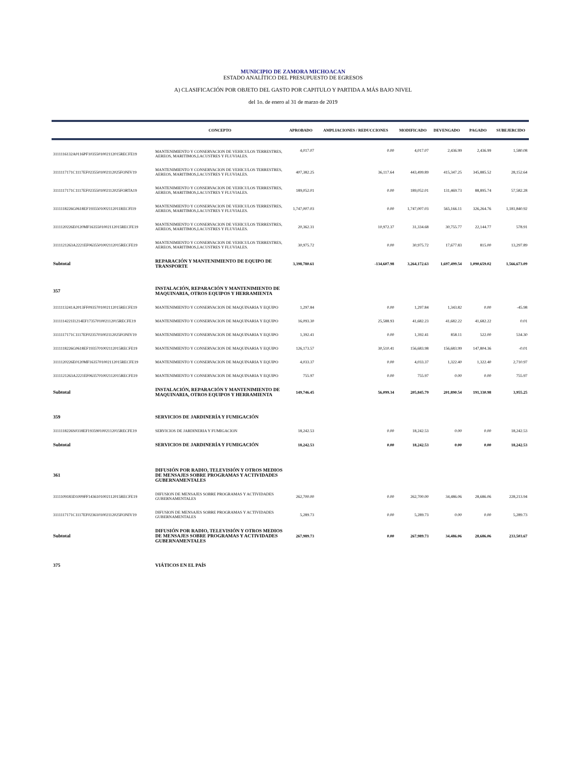MUNICIPIO DE ZAMORA MICHOACAN
ESTADO ANALÍTICO DEL PRESUPUESTO DE EGRESOS
A) CLASIFICACIÓN POR OBJETO DEL GASTO POR CAPITULO Y PARTIDA A MÁS BAJO NIVEL
del 1o. de enero al 31 de marzo de 2019
| | CONCEPTO | APROBADO | AMPLIACIONES / REDUCCIONES | MODIFICADO | DEVENGADO | PAGADO | SUBEJERCIDO |
| --- | --- | --- | --- | --- | --- | --- | --- |
| 3111116132A0116PF1035501002112015RECFE19 | MANTENIMIENTO Y CONSERVACION DE VEHICULOS TERRESTRES, AEREOS, MARITIMOS,LACUSTRES Y FLUVIALES. | 4,017.07 | 0.00 | 4,017.07 | 2,436.99 | 2,436.99 | 1,580.08 |
| 3111117171C1117EF0235501002112025FONIV19 | MANTENIMIENTO Y CONSERVACION DE VEHICULOS TERRESTRES, AEREOS, MARITIMOS,LACUSTRES Y FLUVIALES. | 407,382.25 | 36,117.64 | 443,499.89 | 415,347.25 | 345,885.52 | 28,152.64 |
| 3111117171C1117EF0235501002112025FORTA19 | MANTENIMIENTO Y CONSERVACION DE VEHICULOS TERRESTRES, AEREOS, MARITIMOS,LACUSTRES Y FLUVIALES. | 189,052.01 | 0.00 | 189,052.01 | 131,469.73 | 88,895.74 | 57,582.28 |
| 3111118226G0618EF1935501002112011RECFI19 | MANTENIMIENTO Y CONSERVACION DE VEHICULOS TERRESTRES, AEREOS, MARITIMOS,LACUSTRES Y FLUVIALES. | 1,747,007.03 | 0.00 | 1,747,007.03 | 565,166.11 | 326,264.76 | 1,181,840.92 |
| 3111120226E0120MF1635501002112015RECFE19 | MANTENIMIENTO Y CONSERVACION DE VEHICULOS TERRESTRES, AEREOS, MARITIMOS,LACUSTRES Y FLUVIALES. | 20,362.31 | 10,972.37 | 31,334.68 | 30,755.77 | 22,144.77 | 578.91 |
| 3111121263A2221EF0635501002112015RECFE19 | MANTENIMIENTO Y CONSERVACION DE VEHICULOS TERRESTRES, AEREOS, MARITIMOS,LACUSTRES Y FLUVIALES. | 30,975.72 | 0.00 | 30,975.72 | 17,677.83 | 815.00 | 13,297.89 |
| Subtotal | REPARACIÓN Y MANTENIMIENTO DE EQUIPO DE TRANSPORTE | 3,398,780.61 | -134,607.98 | 3,264,172.63 | 1,697,499.54 | 1,090,659.02 | 1,566,673.09 |
| 357 | INSTALACIÓN, REPARACIÓN Y MANTENIMIENTO DE MAQUINARIA, OTROS EQUIPOS Y HERRAMIENTA | | | | | | |
| 3111113241A2013FF0935701002112015RECFE19 | MANTENIMIENTO Y CONSERVACION DE MAQUINARIA Y EQUIPO | 1,297.84 | 0.00 | 1,297.84 | 1,343.82 | 0.00 | -45.98 |
| 3111114221I1214EF1735701002112015RECFE19 | MANTENIMIENTO Y CONSERVACION DE MAQUINARIA Y EQUIPO | 16,093.30 | 25,588.93 | 41,682.23 | 41,682.22 | 41,682.22 | 0.01 |
| 3111117171C1117EF0235701002112025FONIV19 | MANTENIMIENTO Y CONSERVACION DE MAQUINARIA Y EQUIPO | 1,392.41 | 0.00 | 1,392.41 | 858.11 | 522.00 | 534.30 |
| 3111118226G0618EF1935701002112015RECFE19 | MANTENIMIENTO Y CONSERVACION DE MAQUINARIA Y EQUIPO | 126,173.57 | 30,510.41 | 156,683.98 | 156,683.99 | 147,804.36 | -0.01 |
| 3111120226E0120MF1635701002112015RECFE19 | MANTENIMIENTO Y CONSERVACION DE MAQUINARIA Y EQUIPO | 4,033.37 | 0.00 | 4,033.37 | 1,322.40 | 1,322.40 | 2,710.97 |
| 3111121263A2221EF0635701002112015RECFE19 | MANTENIMIENTO Y CONSERVACION DE MAQUINARIA Y EQUIPO | 755.97 | 0.00 | 755.97 | 0.00 | 0.00 | 755.97 |
| Subtotal | INSTALACIÓN, REPARACIÓN Y MANTENIMIENTO DE MAQUINARIA, OTROS EQUIPOS Y HERRAMIENTA | 149,746.45 | 56,099.34 | 205,845.79 | 201,890.54 | 191,330.98 | 3,955.25 |
| 359 | SERVICIOS DE JARDINERÍA Y FUMIGACIÓN | | | | | | |
| 3111118226S0318EF1935901002112015RECFE19 | SERVICIOS DE JARDINERIA Y FUMIGACION | 18,242.53 | 0.00 | 18,242.53 | 0.00 | 0.00 | 18,242.53 |
| Subtotal | SERVICIOS DE JARDINERÍA Y FUMIGACIÓN | 18,242.53 | 0.00 | 18,242.53 | 0.00 | 0.00 | 18,242.53 |
| 361 | DIFUSIÓN POR RADIO, TELEVISIÓN Y OTROS MEDIOS DE MENSAJES SOBRE PROGRAMAS Y ACTIVIDADES GUBERNAMENTALES | | | | | | |
| 3111109183D1009FF1436101002112015RECFE19 | DIFUSION DE MENSAJES SOBRE PROGRAMAS Y ACTIVIDADES GUBERNAMENTALES | 262,700.00 | 0.00 | 262,700.00 | 34,486.06 | 28,686.06 | 228,213.94 |
| 3111117171C1117EF0236101002112025FONIV19 | DIFUSION DE MENSAJES SOBRE PROGRAMAS Y ACTIVIDADES GUBERNAMENTALES | 5,289.73 | 0.00 | 5,289.73 | 0.00 | 0.00 | 5,289.73 |
| Subtotal | DIFUSIÓN POR RADIO, TELEVISIÓN Y OTROS MEDIOS DE MENSAJES SOBRE PROGRAMAS Y ACTIVIDADES GUBERNAMENTALES | 267,989.73 | 0.00 | 267,989.73 | 34,486.06 | 28,686.06 | 233,503.67 |
| 375 | VIÁTICOS EN EL PAÍS | | | | | | |